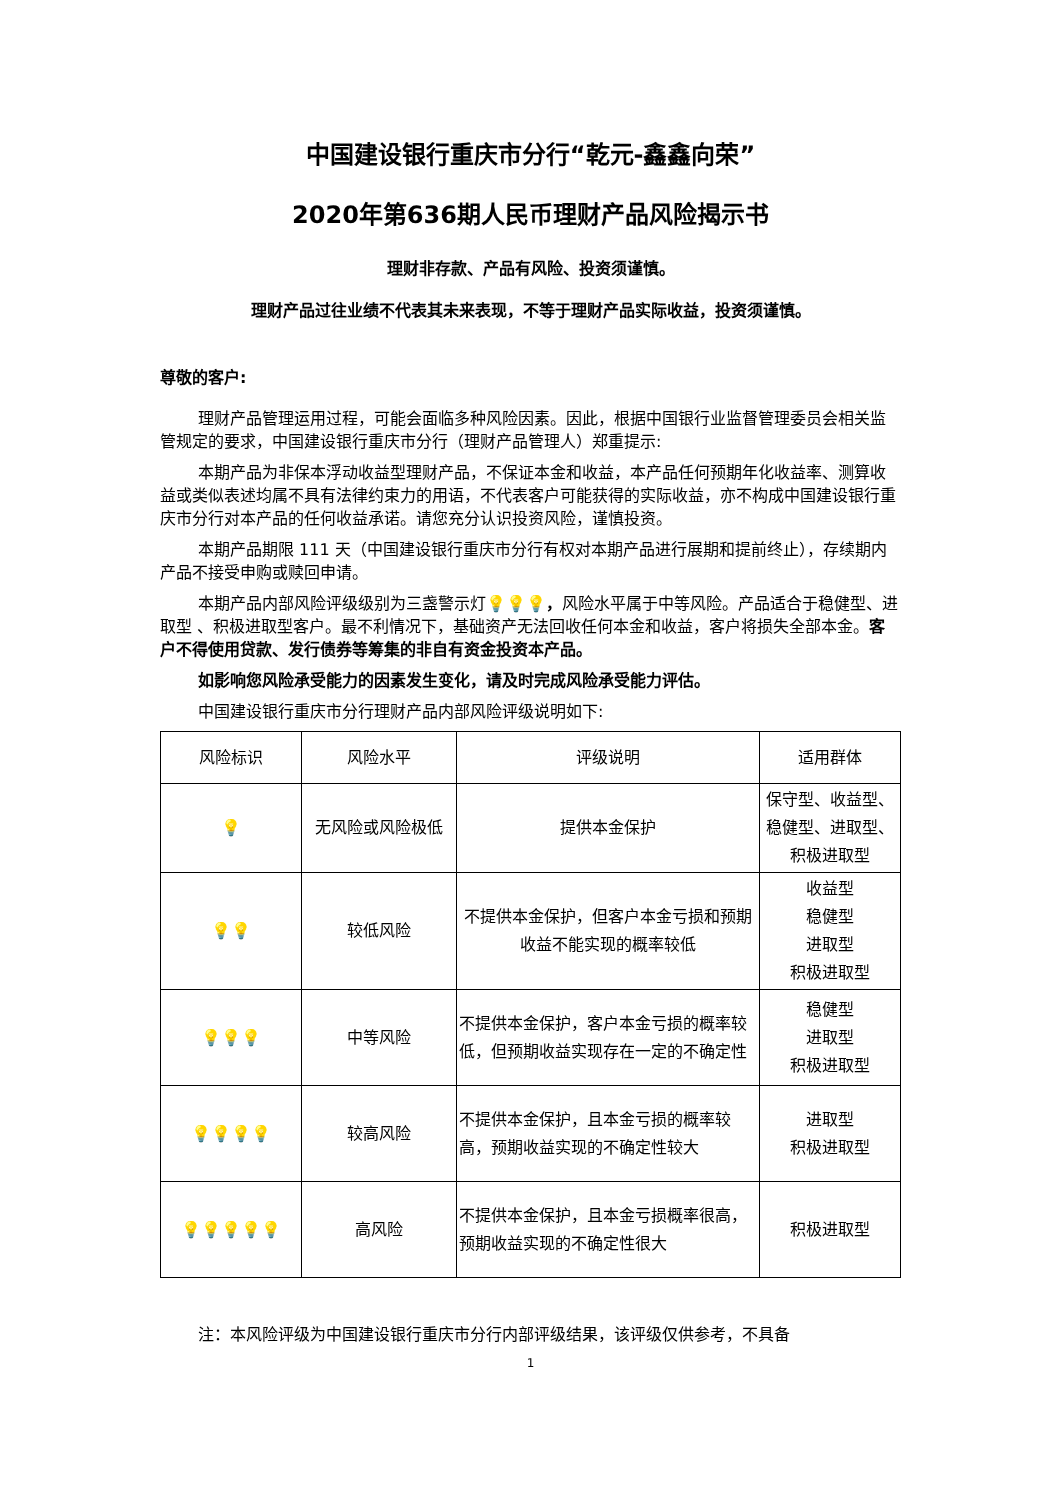中国建设银行重庆市分行“乾元-鑫鑫向荣”
2020年第636期人民币理财产品风险揭示书
理财非存款、产品有风险、投资须谨慎。
理财产品过往业绩不代表其未来表现，不等于理财产品实际收益，投资须谨慎。
尊敬的客户:
理财产品管理运用过程，可能会面临多种风险因素。因此，根据中国银行业监督管理委员会相关监管规定的要求，中国建设银行重庆市分行（理财产品管理人）郑重提示:
本期产品为非保本浮动收益型理财产品，不保证本金和收益，本产品任何预期年化收益率、测算收益或类似表述均属不具有法律约束力的用语，不代表客户可能获得的实际收益，亦不构成中国建设银行重庆市分行对本产品的任何收益承诺。请您充分认识投资风险，谨慎投资。
本期产品期限 111 天（中国建设银行重庆市分行有权对本期产品进行展期和提前终止），存续期内产品不接受申购或赎回申请。
本期产品内部风险评级级别为三盏警示灯💡💡💡，风险水平属于中等风险。产品适合于稳健型、进取型 、积极进取型客户。最不利情况下，基础资产无法回收任何本金和收益，客户将损失全部本金。客户不得使用贷款、发行债券等筹集的非自有资金投资本产品。
如影响您风险承受能力的因素发生变化，请及时完成风险承受能力评估。
中国建设银行重庆市分行理财产品内部风险评级说明如下:
| 风险标识 | 风险水平 | 评级说明 | 适用群体 |
| 💡 | 无风险或风险极低 | 提供本金保护 | 保守型、收益型、稳健型、进取型、积极进取型 |
| 💡💡 | 较低风险 | 不提供本金保护，但客户本金亏损和预期收益不能实现的概率较低 | 收益型 稳健型 进取型 积极进取型 |
| 💡💡💡 | 中等风险 | 不提供本金保护，客户本金亏损的概率较低，但预期收益实现存在一定的不确定性 | 稳健型 进取型 积极进取型 |
| 💡💡💡💡 | 较高风险 | 不提供本金保护，且本金亏损的概率较高，预期收益实现的不确定性较大 | 进取型 积极进取型 |
| 💡💡💡💡💡 | 高风险 | 不提供本金保护，且本金亏损概率很高，预期收益实现的不确定性很大 | 积极进取型 |
注：本风险评级为中国建设银行重庆市分行内部评级结果，该评级仅供参考，不具备
1